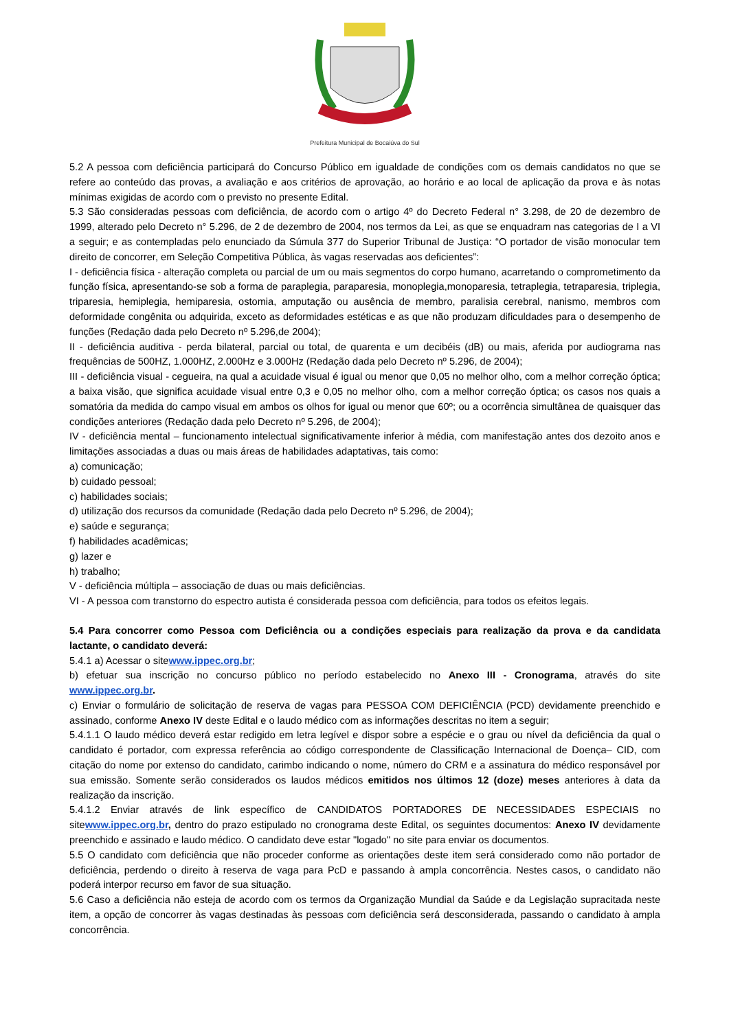Prefeitura Municipal de Bocaiúva do Sul
5.2 A pessoa com deficiência participará do Concurso Público em igualdade de condições com os demais candidatos no que se refere ao conteúdo das provas, a avaliação e aos critérios de aprovação, ao horário e ao local de aplicação da prova e às notas mínimas exigidas de acordo com o previsto no presente Edital.
5.3 São consideradas pessoas com deficiência, de acordo com o artigo 4º do Decreto Federal n° 3.298, de 20 de dezembro de 1999, alterado pelo Decreto n° 5.296, de 2 de dezembro de 2004, nos termos da Lei, as que se enquadram nas categorias de I a VI a seguir; e as contempladas pelo enunciado da Súmula 377 do Superior Tribunal de Justiça: “O portador de visão monocular tem direito de concorrer, em Seleção Competitiva Pública, às vagas reservadas aos deficientes”:
I - deficiência física - alteração completa ou parcial de um ou mais segmentos do corpo humano, acarretando o comprometimento da função física, apresentando-se sob a forma de paraplegia, paraparesia, monoplegia,monoparesia, tetraplegia, tetraparesia, triplegia, triparesia, hemiplegia, hemiparesia, ostomia, amputação ou ausência de membro, paralisia cerebral, nanismo, membros com deformidade congênita ou adquirida, exceto as deformidades estéticas e as que não produzam dificuldades para o desempenho de funções (Redação dada pelo Decreto nº 5.296,de 2004);
II - deficiência auditiva - perda bilateral, parcial ou total, de quarenta e um decibéis (dB) ou mais, aferida por audiograma nas frequências de 500HZ, 1.000HZ, 2.000Hz e 3.000Hz (Redação dada pelo Decreto nº 5.296, de 2004);
III - deficiência visual - cegueira, na qual a acuidade visual é igual ou menor que 0,05 no melhor olho, com a melhor correção óptica; a baixa visão, que significa acuidade visual entre 0,3 e 0,05 no melhor olho, com a melhor correção óptica; os casos nos quais a somatória da medida do campo visual em ambos os olhos for igual ou menor que 60º; ou a ocorrência simultânea de quaisquer das condições anteriores (Redação dada pelo Decreto nº 5.296, de 2004);
IV - deficiência mental – funcionamento intelectual significativamente inferior à média, com manifestação antes dos dezoito anos e limitações associadas a duas ou mais áreas de habilidades adaptativas, tais como:
a) comunicação;
b) cuidado pessoal;
c) habilidades sociais;
d) utilização dos recursos da comunidade (Redação dada pelo Decreto nº 5.296, de 2004);
e) saúde e segurança;
f) habilidades acadêmicas;
g) lazer e
h) trabalho;
V - deficiência múltipla – associação de duas ou mais deficiências.
VI - A pessoa com transtorno do espectro autista é considerada pessoa com deficiência, para todos os efeitos legais.
5.4 Para concorrer como Pessoa com Deficiência ou a condições especiais para realização da prova e da candidata lactante, o candidato deverá:
5.4.1 a) Acessar o sitewww.ippec.org.br;
b) efetuar sua inscrição no concurso público no período estabelecido no Anexo III - Cronograma, através do site www.ippec.org.br.
c) Enviar o formulário de solicitação de reserva de vagas para PESSOA COM DEFICIÊNCIA (PCD) devidamente preenchido e assinado, conforme Anexo IV deste Edital e o laudo médico com as informações descritas no item a seguir;
5.4.1.1 O laudo médico deverá estar redigido em letra legível e dispor sobre a espécie e o grau ou nível da deficiência da qual o candidato é portador, com expressa referência ao código correspondente de Classificação Internacional de Doença– CID, com citação do nome por extenso do candidato, carimbo indicando o nome, número do CRM e a assinatura do médico responsável por sua emissão. Somente serão considerados os laudos médicos emitidos nos últimos 12 (doze) meses anteriores à data da realização da inscrição.
5.4.1.2 Enviar através de link específico de CANDIDATOS PORTADORES DE NECESSIDADES ESPECIAIS no sitewww.ippec.org.br, dentro do prazo estipulado no cronograma deste Edital, os seguintes documentos: Anexo IV devidamente preenchido e assinado e laudo médico. O candidato deve estar "logado" no site para enviar os documentos.
5.5 O candidato com deficiência que não proceder conforme as orientações deste item será considerado como não portador de deficiência, perdendo o direito à reserva de vaga para PcD e passando à ampla concorrência. Nestes casos, o candidato não poderá interpor recurso em favor de sua situação.
5.6 Caso a deficiência não esteja de acordo com os termos da Organização Mundial da Saúde e da Legislação supracitada neste item, a opção de concorrer às vagas destinadas às pessoas com deficiência será desconsiderada, passando o candidato à ampla concorrência.